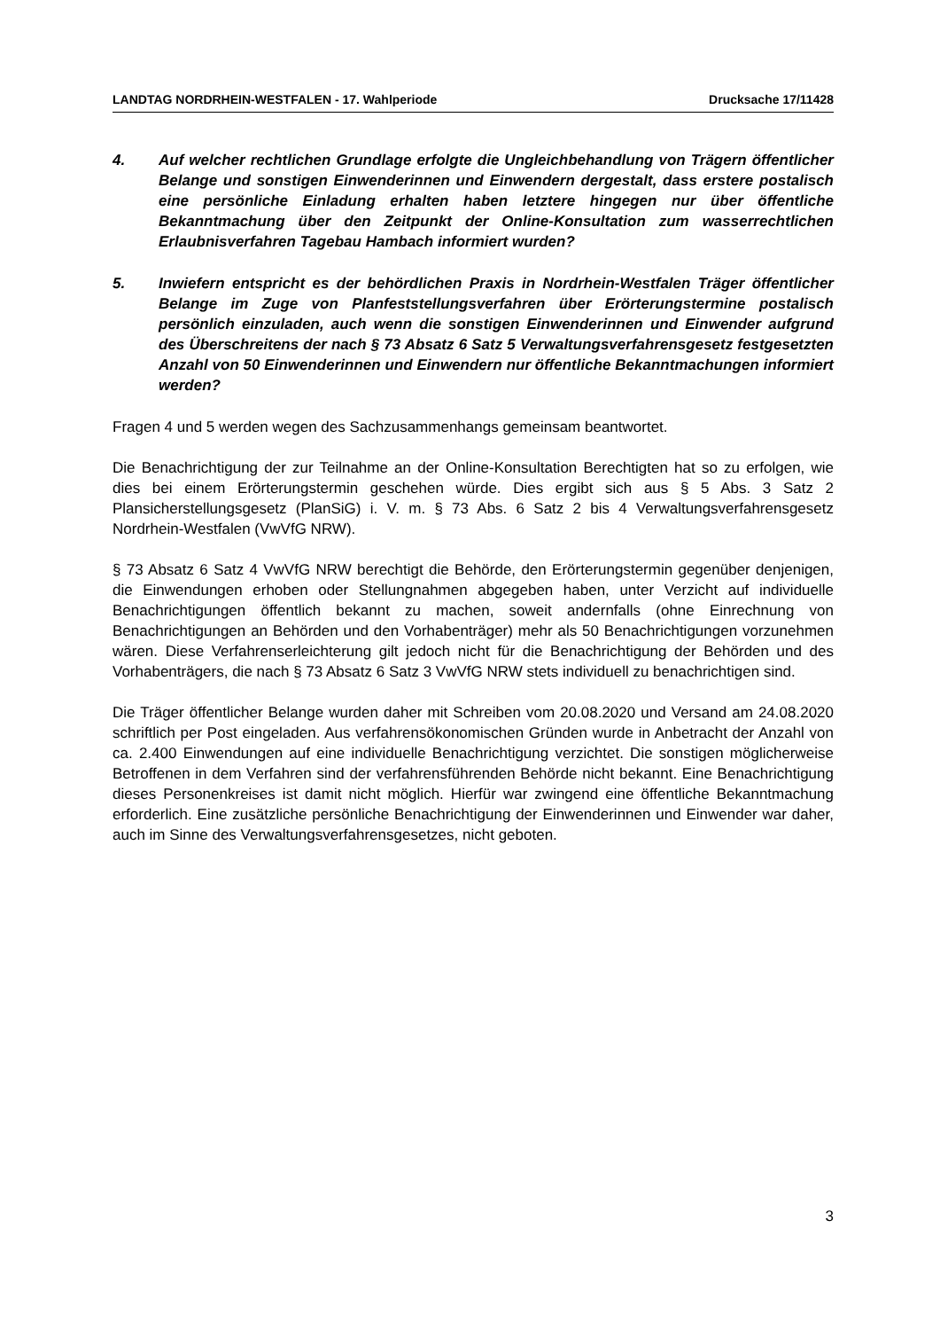LANDTAG NORDRHEIN-WESTFALEN - 17. Wahlperiode Drucksache 17/11428
4. Auf welcher rechtlichen Grundlage erfolgte die Ungleichbehandlung von Trägern öffentlicher Belange und sonstigen Einwenderinnen und Einwendern dergestalt, dass erstere postalisch eine persönliche Einladung erhalten haben letztere hingegen nur über öffentliche Bekanntmachung über den Zeitpunkt der Online-Konsultation zum wasserrechtlichen Erlaubnisverfahren Tagebau Hambach informiert wurden?
5. Inwiefern entspricht es der behördlichen Praxis in Nordrhein-Westfalen Träger öffentlicher Belange im Zuge von Planfeststellungsverfahren über Erörterungstermine postalisch persönlich einzuladen, auch wenn die sonstigen Einwenderinnen und Einwender aufgrund des Überschreitens der nach § 73 Absatz 6 Satz 5 Verwaltungsverfahrensgesetz festgesetzten Anzahl von 50 Einwenderinnen und Einwendern nur öffentliche Bekanntmachungen informiert werden?
Fragen 4 und 5 werden wegen des Sachzusammenhangs gemeinsam beantwortet.
Die Benachrichtigung der zur Teilnahme an der Online-Konsultation Berechtigten hat so zu erfolgen, wie dies bei einem Erörterungstermin geschehen würde. Dies ergibt sich aus § 5 Abs. 3 Satz 2 Plansicherstellungsgesetz (PlanSiG) i. V. m. § 73 Abs. 6 Satz 2 bis 4 Verwaltungsverfahrensgesetz Nordrhein-Westfalen (VwVfG NRW).
§ 73 Absatz 6 Satz 4 VwVfG NRW berechtigt die Behörde, den Erörterungstermin gegenüber denjenigen, die Einwendungen erhoben oder Stellungnahmen abgegeben haben, unter Verzicht auf individuelle Benachrichtigungen öffentlich bekannt zu machen, soweit andernfalls (ohne Einrechnung von Benachrichtigungen an Behörden und den Vorhabenträger) mehr als 50 Benachrichtigungen vorzunehmen wären. Diese Verfahrenserleichterung gilt jedoch nicht für die Benachrichtigung der Behörden und des Vorhabenträgers, die nach § 73 Absatz 6 Satz 3 VwVfG NRW stets individuell zu benachrichtigen sind.
Die Träger öffentlicher Belange wurden daher mit Schreiben vom 20.08.2020 und Versand am 24.08.2020 schriftlich per Post eingeladen. Aus verfahrensökonomischen Gründen wurde in Anbetracht der Anzahl von ca. 2.400 Einwendungen auf eine individuelle Benachrichtigung verzichtet. Die sonstigen möglicherweise Betroffenen in dem Verfahren sind der verfahrensführenden Behörde nicht bekannt. Eine Benachrichtigung dieses Personenkreises ist damit nicht möglich. Hierfür war zwingend eine öffentliche Bekanntmachung erforderlich. Eine zusätzliche persönliche Benachrichtigung der Einwenderinnen und Einwender war daher, auch im Sinne des Verwaltungsverfahrensgesetzes, nicht geboten.
3